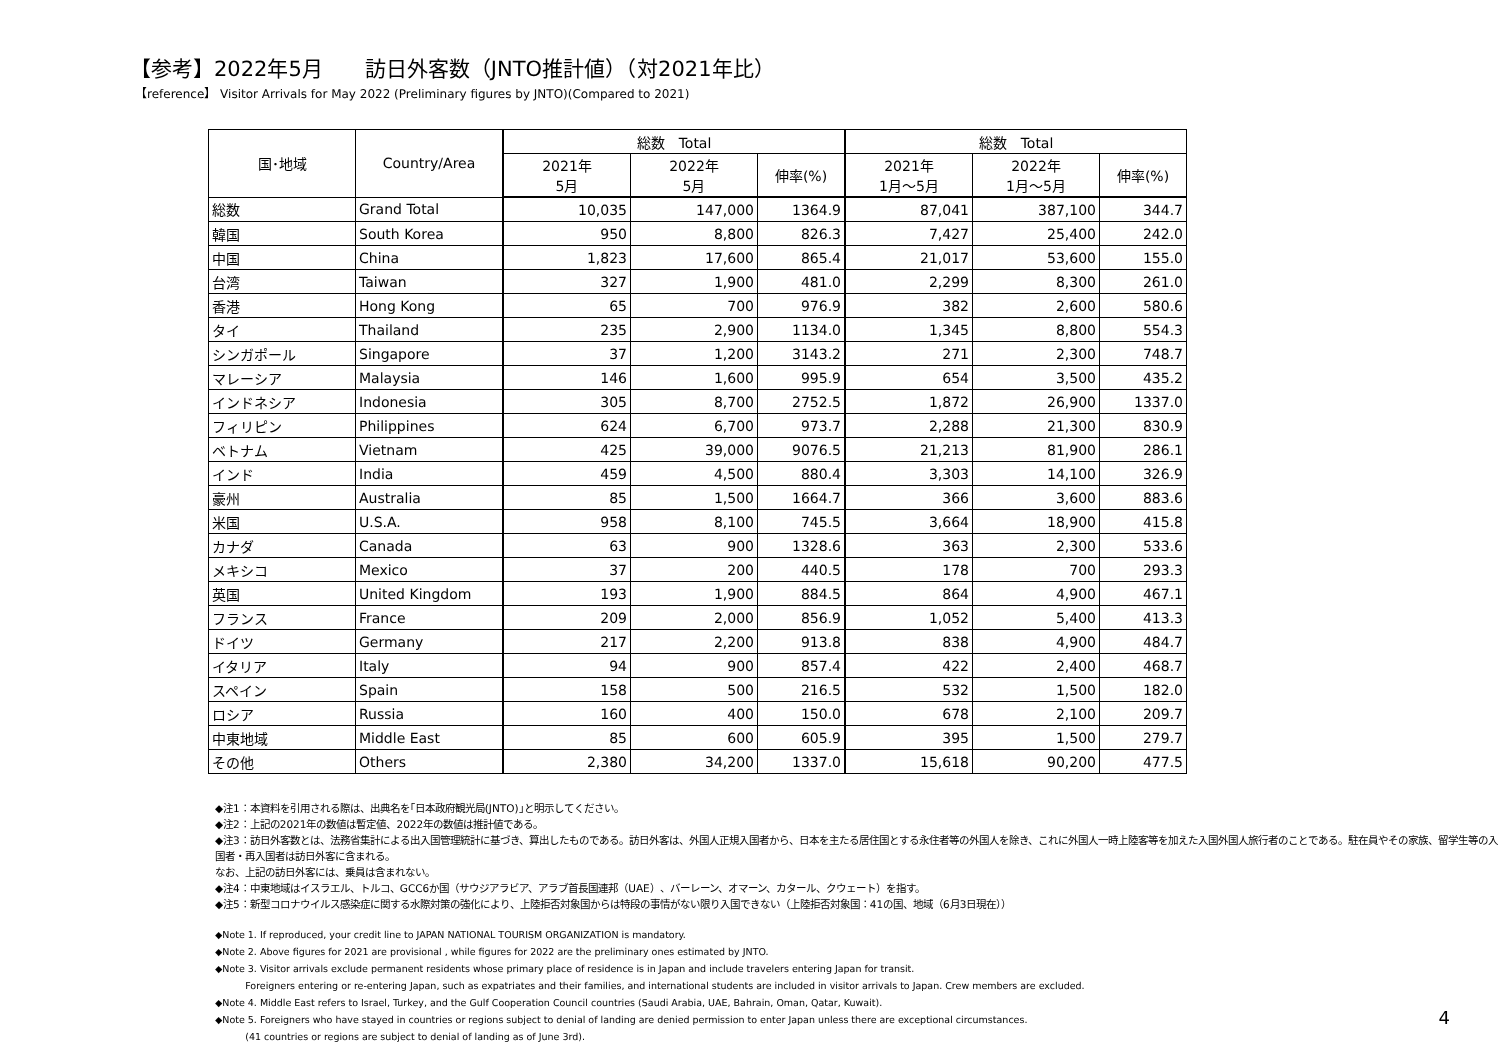【参考】2022年5月　　訪日外客数（JNTO推計値）（対2021年比）
【reference】 Visitor Arrivals for May 2022 (Preliminary figures by JNTO)(Compared to 2021)
| 国･地域 | Country/Area | 総数 Total | | | 総数 Total | | |
| --- | --- | --- | --- | --- | --- | --- | --- |
| | | 2021年 5月 | 2022年 5月 | 伸率(%) | 2021年 1月～5月 | 2022年 1月～5月 | 伸率(%) |
| 総数 | Grand Total | 10,035 | 147,000 | 1364.9 | 87,041 | 387,100 | 344.7 |
| 韓国 | South Korea | 950 | 8,800 | 826.3 | 7,427 | 25,400 | 242.0 |
| 中国 | China | 1,823 | 17,600 | 865.4 | 21,017 | 53,600 | 155.0 |
| 台湾 | Taiwan | 327 | 1,900 | 481.0 | 2,299 | 8,300 | 261.0 |
| 香港 | Hong Kong | 65 | 700 | 976.9 | 382 | 2,600 | 580.6 |
| タイ | Thailand | 235 | 2,900 | 1134.0 | 1,345 | 8,800 | 554.3 |
| シンガポール | Singapore | 37 | 1,200 | 3143.2 | 271 | 2,300 | 748.7 |
| マレーシア | Malaysia | 146 | 1,600 | 995.9 | 654 | 3,500 | 435.2 |
| インドネシア | Indonesia | 305 | 8,700 | 2752.5 | 1,872 | 26,900 | 1337.0 |
| フィリピン | Philippines | 624 | 6,700 | 973.7 | 2,288 | 21,300 | 830.9 |
| ベトナム | Vietnam | 425 | 39,000 | 9076.5 | 21,213 | 81,900 | 286.1 |
| インド | India | 459 | 4,500 | 880.4 | 3,303 | 14,100 | 326.9 |
| 豪州 | Australia | 85 | 1,500 | 1664.7 | 366 | 3,600 | 883.6 |
| 米国 | U.S.A. | 958 | 8,100 | 745.5 | 3,664 | 18,900 | 415.8 |
| カナダ | Canada | 63 | 900 | 1328.6 | 363 | 2,300 | 533.6 |
| メキシコ | Mexico | 37 | 200 | 440.5 | 178 | 700 | 293.3 |
| 英国 | United Kingdom | 193 | 1,900 | 884.5 | 864 | 4,900 | 467.1 |
| フランス | France | 209 | 2,000 | 856.9 | 1,052 | 5,400 | 413.3 |
| ドイツ | Germany | 217 | 2,200 | 913.8 | 838 | 4,900 | 484.7 |
| イタリア | Italy | 94 | 900 | 857.4 | 422 | 2,400 | 468.7 |
| スペイン | Spain | 158 | 500 | 216.5 | 532 | 1,500 | 182.0 |
| ロシア | Russia | 160 | 400 | 150.0 | 678 | 2,100 | 209.7 |
| 中東地域 | Middle East | 85 | 600 | 605.9 | 395 | 1,500 | 279.7 |
| その他 | Others | 2,380 | 34,200 | 1337.0 | 15,618 | 90,200 | 477.5 |
◆注1：本資料を引用される際は、出典名を｢日本政府観光局(JNTO)｣と明示してください。
◆注2：上記の2021年の数値は暫定値、2022年の数値は推計値である。
◆注3：訪日外客数とは、法務省集計による出入国管理統計に基づき、算出したものである。訪日外客は、外国人正規入国者から、日本を主たる居住国とする永住者等の外国人を除き、これに外国人一時上陸客等を加えた入国外国人旅行者のことである。駐在員やその家族、留学生等の入国者・再入国者は訪日外客に含まれる。
なお、上記の訪日外客には、乗員は含まれない。
◆注4：中東地域はイスラエル、トルコ、GCC6か国（サウジアラビア、アラブ首長国連邦（UAE）、バーレーン、オマーン、カタール、クウェート）を指す。
◆注5：新型コロナウイルス感染症に関する水際対策の強化により、上陸拒否対象国からは特段の事情がない限り入国できない（上陸拒否対象国：41の国、地域（6月3日現在））
◆Note 1. If reproduced, your credit line to JAPAN NATIONAL TOURISM ORGANIZATION is mandatory.
◆Note 2. Above figures for 2021 are provisional , while figures for 2022 are the preliminary ones estimated by JNTO.
◆Note 3. Visitor arrivals exclude permanent residents whose primary place of residence is in Japan and include travelers entering Japan for transit.
Foreigners entering or re-entering Japan, such as expatriates and their families, and international students are included in visitor arrivals to Japan. Crew members are excluded.
◆Note 4. Middle East refers to Israel, Turkey, and the Gulf Cooperation Council countries (Saudi Arabia, UAE, Bahrain, Oman, Qatar, Kuwait).
◆Note 5. Foreigners who have stayed in countries or regions subject to denial of landing are denied permission to enter Japan unless there are exceptional circumstances.
(41 countries or regions are subject to denial of landing as of June 3rd).
4